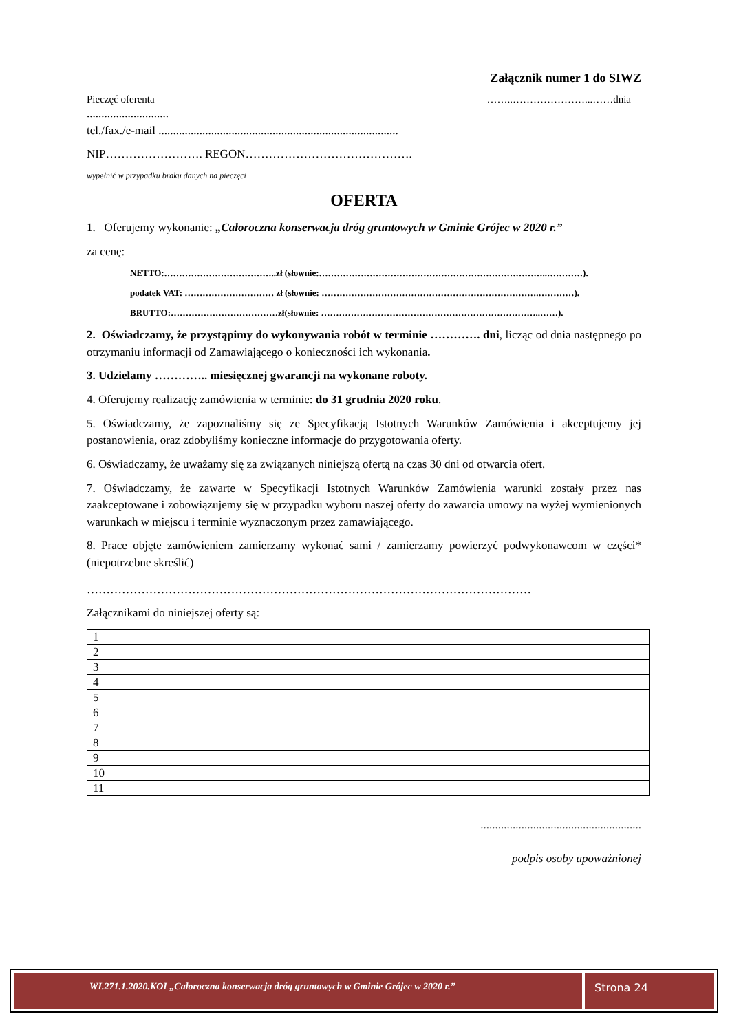Załącznik numer 1 do SIWZ
Pieczęć oferenta ……..…………………...……dnia
............................
tel./fax./e-mail ..................................................................................
NIP……………………. REGON…………………………………….
wypełnić w przypadku braku danych na pieczęci
OFERTA
1. Oferujemy wykonanie: „Całoroczna konserwacja dróg gruntowych w Gminie Grójec w 2020 r.”
za cenę:
NETTO:………………………………..zł (słownie:…………………………………………………………………..…………).
podatek VAT: ………………………… zł (słownie: ……………………………………………………………….…………).
BRUTTO:………………………………zł(słownie: ………………………………………………………………..……).
2. Oświadczamy, że przystąpimy do wykonywania robót w terminie …………. dni, licząc od dnia następnego po otrzymaniu informacji od Zamawiającego o konieczności ich wykonania.
3. Udzielamy ………….. miesięcznej gwarancji na wykonane roboty.
4. Oferujemy realizację zamówienia w terminie: do 31 grudnia 2020 roku.
5. Oświadczamy, że zapoznaliśmy się ze Specyfikacją Istotnych Warunków Zamówienia i akceptujemy jej postanowienia, oraz zdobyliśmy konieczne informacje do przygotowania oferty.
6. Oświadczamy, że uważamy się za związanych niniejszą ofertą na czas 30 dni od otwarcia ofert.
7. Oświadczamy, że zawarte w Specyfikacji Istotnych Warunków Zamówienia warunki zostały przez nas zaakceptowane i zobowiązujemy się w przypadku wyboru naszej oferty do zawarcia umowy na wyżej wymienionych warunkach w miejscu i terminie wyznaczonym przez zamawiającego.
8. Prace objęte zamówieniem zamierzamy wykonać sami / zamierzamy powierzyć podwykonawcom w części* (niepotrzebne skreślić)
……………………………………………………………………………………………………
Załącznikami do niniejszej oferty są:
| 1 | |
| 2 | |
| 3 | |
| 4 | |
| 5 | |
| 6 | |
| 7 | |
| 8 | |
| 9 | |
| 10 | |
| 11 | |
.......................................................
podpis osoby upoważnionej
WI.271.1.2020.KOI „Całoroczna konserwacja dróg gruntowych w Gminie Grójec w 2020 r.”
Strona 24